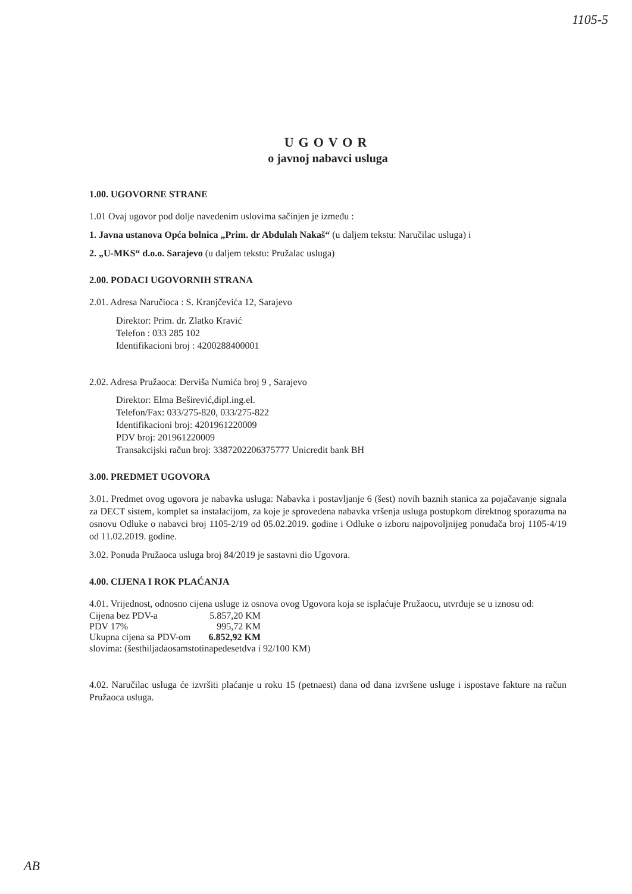1105-5
UGOVOR
o javnoj nabavci usluga
1.00. UGOVORNE STRANE
1.01 Ovaj ugovor pod dolje navedenim uslovima sačinjen je između :
1. Javna ustanova Opća bolnica „Prim. dr Abdulah Nakaš“ (u daljem tekstu: Naručilac usluga) i
2. „U-MKS“ d.o.o. Sarajevo (u daljem tekstu: Pružalac usluga)
2.00. PODACI UGOVORNIH STRANA
2.01. Adresa Naručioca : S. Kranjčevića 12, Sarajevo
Direktor: Prim. dr. Zlatko Kravić
Telefon : 033 285 102
Identifikacioni broj : 4200288400001
2.02. Adresa Pružaoca: Derviša Numića broj 9 , Sarajevo
Direktor: Elma Beširević,dipl.ing.el.
Telefon/Fax: 033/275-820, 033/275-822
Identifikacioni broj: 4201961220009
PDV broj: 201961220009
Transakcijski račun broj: 3387202206375777 Unicredit bank BH
3.00. PREDMET UGOVORA
3.01. Predmet ovog ugovora je nabavka usluga: Nabavka i postavljanje 6 (šest) novih baznih stanica za pojačavanje signala za DECT sistem, komplet sa instalacijom, za koje je sprovedena nabavka vršenja usluga postupkom direktnog sporazuma na osnovu Odluke o nabavci broj 1105-2/19 od 05.02.2019. godine i Odluke o izboru najpovoljnijeg ponuđača broj 1105-4/19 od 11.02.2019. godine.
3.02. Ponuda Pružaoca usluga broj 84/2019 je sastavni dio Ugovora.
4.00. CIJENA I ROK PLAĆANJA
4.01. Vrijednost, odnosno cijena usluge iz osnova ovog Ugovora koja se isplaćuje Pružaocu, utvrđuje se u iznosu od:
| Cijena bez PDV-a | 5.857,20 KM |
| PDV 17% | 995,72 KM |
| Ukupna cijena sa PDV-om | 6.852,92 KM |
slovima: (šesthiljadaosamstotinapedesetdva i 92/100 KM)
4.02. Naručilac usluga će izvršiti plaćanje u roku 15 (petnaest) dana od dana izvršene usluge i ispostave fakture na račun Pružaoca usluga.
AB